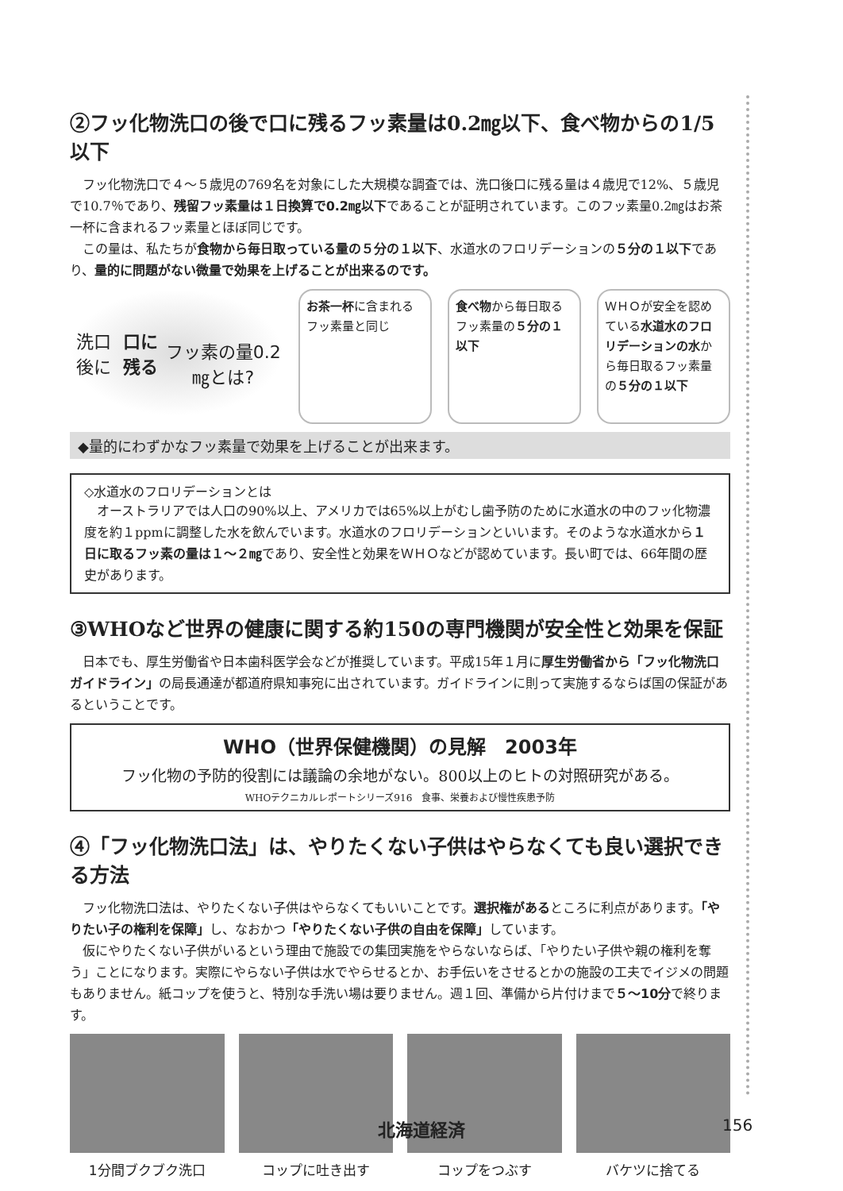②フッ化物洗口の後で口に残るフッ素量は0.2㎎以下、食べ物からの1/5以下
フッ化物洗口で４～５歳児の769名を対象にした大規模な調査では、洗口後口に残る量は４歳児で12%、５歳児で10.7％であり、残留フッ素量は１日換算で0.2㎎以下であることが証明されています。このフッ素量0.2㎎はお茶一杯に含まれるフッ素量とほぼ同じです。
この量は、私たちが食物から毎日取っている量の５分の１以下、水道水のフロリデーションの５分の１以下であり、量的に問題がない微量で効果を上げることが出来るのです。
洗口後に 口に残る
フッ素の量0.2㎎とは?
お茶一杯に含まれるフッ素量と同じ
食べ物から毎日取るフッ素量の５分の１以下
ＷＨＯが安全を認めている水道水のフロリデーションの水から毎日取るフッ素量の５分の１以下
◆量的にわずかなフッ素量で効果を上げることが出来ます。
◇水道水のフロリデーションとは
オーストラリアでは人口の90%以上、アメリカでは65%以上がむし歯予防のために水道水の中のフッ化物濃度を約１ppmに調整した水を飲んでいます。水道水のフロリデーションといいます。そのような水道水から１日に取るフッ素の量は１～２㎎であり、安全性と効果をＷＨＯなどが認めています。長い町では、66年間の歴史があります。
③WHOなど世界の健康に関する約150の専門機関が安全性と効果を保証
日本でも、厚生労働省や日本歯科医学会などが推奨しています。平成15年１月に厚生労働省から「フッ化物洗口ガイドライン」の局長通達が都道府県知事宛に出されています。ガイドラインに則って実施するならば国の保証があるということです。
WHO（世界保健機関）の見解　2003年
フッ化物の予防的役割には議論の余地がない。800以上のヒトの対照研究がある。
WHOテクニカルレポートシリーズ916　食事、栄養および慢性疾患予防
④「フッ化物洗口法」は、やりたくない子供はやらなくても良い選択できる方法
フッ化物洗口法は、やりたくない子供はやらなくてもいいことです。選択権があるところに利点があります。「やりたい子の権利を保障」し、なおかつ「やりたくない子供の自由を保障」しています。
仮にやりたくない子供がいるという理由で施設での集団実施をやらないならば、「やりたい子供や親の権利を奪う」ことになります。実際にやらない子供は水でやらせるとか、お手伝いをさせるとかの施設の工夫でイジメの問題もありません。紙コップを使うと、特別な手洗い場は要りません。週１回、準備から片付けまで５～10分で終ります。
1分間ブクブク洗口 コップに吐き出す コップをつぶす バケツに捨てる
北海道経済 156